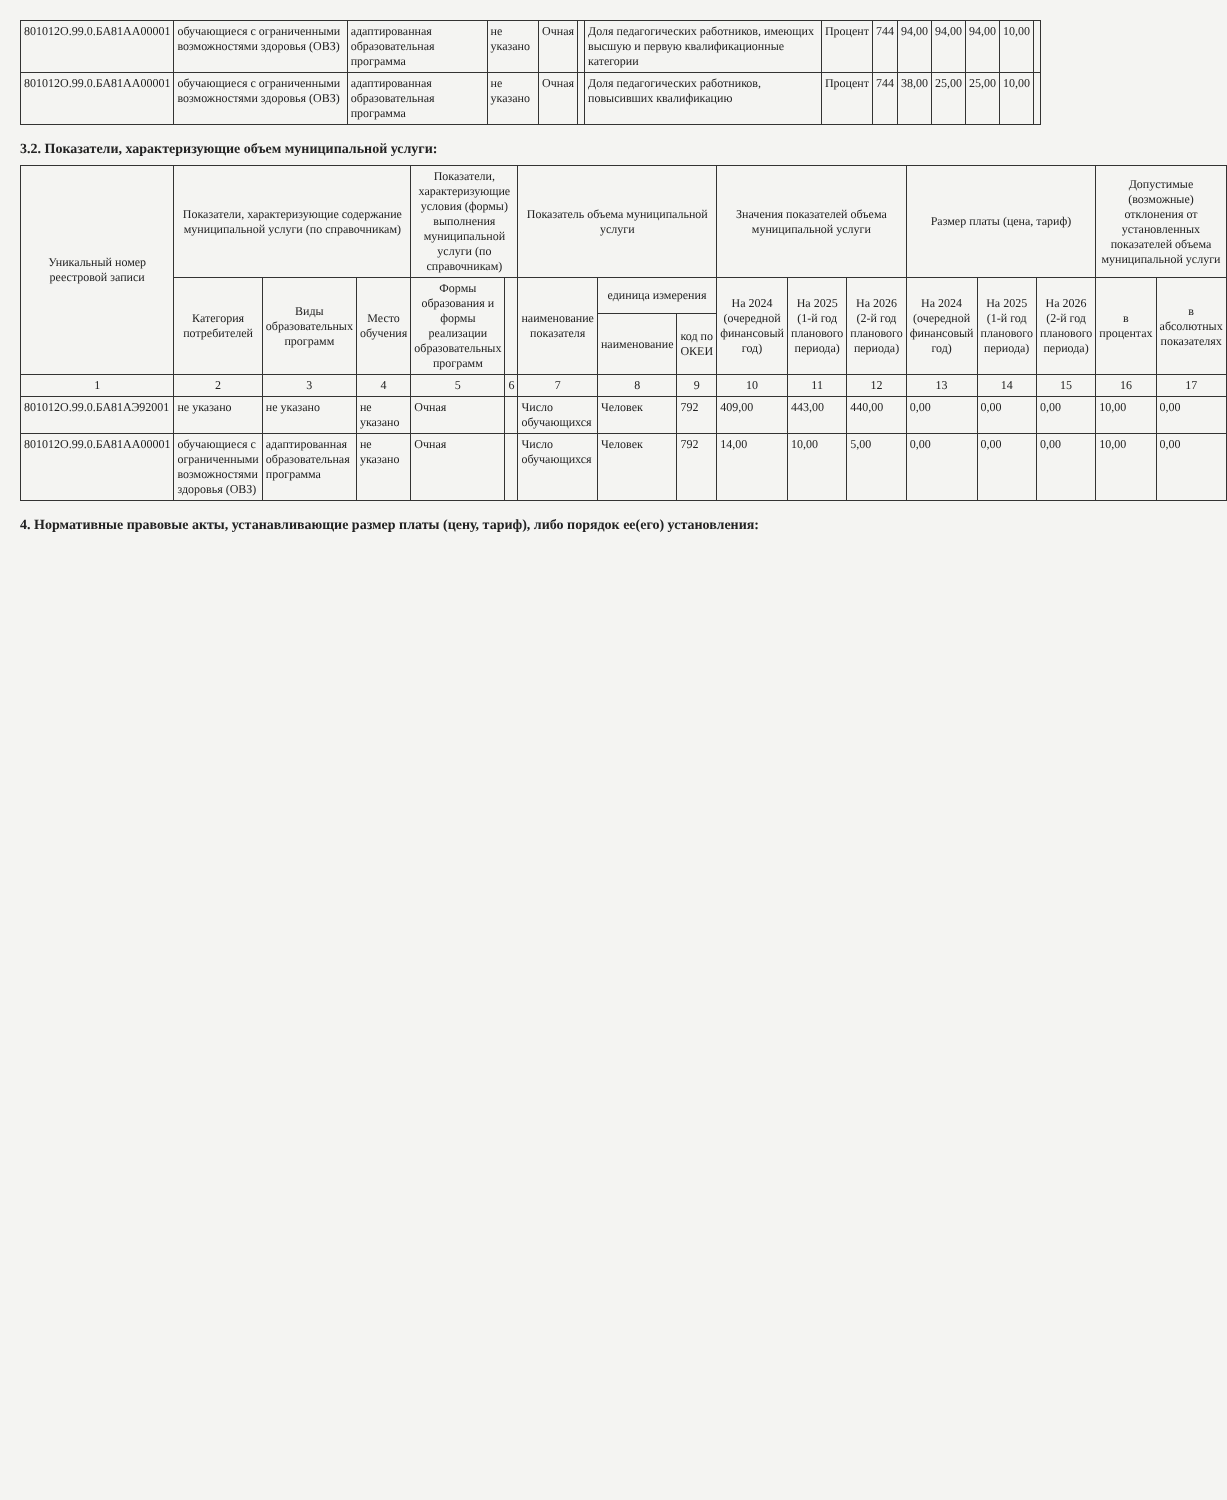| 801012О.99.0.БА81АА00001 | обучающиеся с ограниченными возможностями здоровья (ОВЗ) | адаптированная образовательная программа | не указано | Очная | | Доля педагогических работников, имеющих высшую и первую квалификационные категории | Процент | 744 | 94,00 | 94,00 | 94,00 | 10,00 | |
| 801012О.99.0.БА81АА00001 | обучающиеся с ограниченными возможностями здоровья (ОВЗ) | адаптированная образовательная программа | не указано | Очная | | Доля педагогических работников, повысивших квалификацию | Процент | 744 | 38,00 | 25,00 | 25,00 | 10,00 | |
3.2. Показатели, характеризующие объем муниципальной услуги:
| Уникальный номер реестровой записи | Показатели, характеризующие содержание муниципальной услуги (по справочникам) | | | Показатели, характеризующие условия (формы) выполнения муниципальной услуги (по справочникам) | | Показатель объема муниципальной услуги | | | Значения показателей объема муниципальной услуги | | | Размер платы (цена, тариф) | | | Допустимые (возможные) отклонения от установленных показателей объема муниципальной услуги | |
| --- | --- | --- | --- | --- | --- | --- | --- | --- | --- | --- | --- | --- | --- | --- | --- | --- |
| | Категория потребителей | Виды образовательных программ | Место обучения | Формы образования и формы реализации образовательных программ | | наименование показателя | единица измерения | | На 2024 (очередной финансовый год) | На 2025 (1-й год планового периода) | На 2026 (2-й год планового периода) | На 2024 (очередной финансовый год) | На 2025 (1-й год планового периода) | На 2026 (2-й год планового периода) | в процентах | в абсолютных показателях |
| | | | | | | | наименование | код по ОКЕИ | | | | | | | | |
| 1 | 2 | 3 | 4 | 5 | 6 | 7 | 8 | 9 | 10 | 11 | 12 | 13 | 14 | 15 | 16 | 17 |
| 801012О.99.0.БА81АЭ92001 | не указано | не указано | не указано | Очная | | Число обучающихся | Человек | 792 | 409,00 | 443,00 | 440,00 | 0,00 | 0,00 | 0,00 | 10,00 | 0,00 |
| 801012О.99.0.БА81АА00001 | обучающиеся с ограниченными возможностями здоровья (ОВЗ) | адаптированная образовательная программа | не указано | Очная | | Число обучающихся | Человек | 792 | 14,00 | 10,00 | 5,00 | 0,00 | 0,00 | 0,00 | 10,00 | 0,00 |
4. Нормативные правовые акты, устанавливающие размер платы (цену, тариф), либо порядок ее(его) установления: